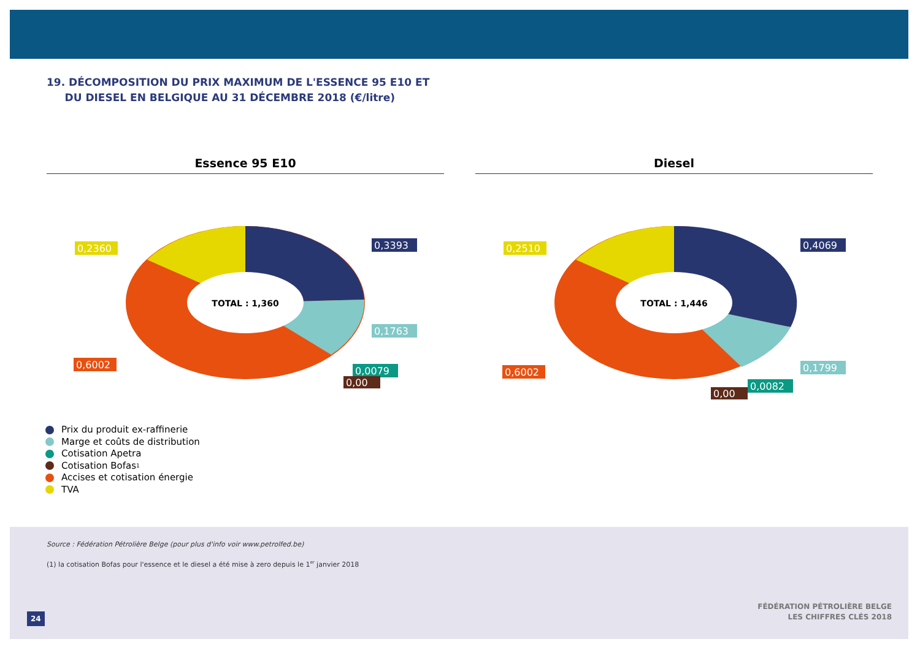19. DÉCOMPOSITION DU PRIX MAXIMUM DE L'ESSENCE 95 E10 ET
DU DIESEL EN BELGIQUE AU 31 DÉCEMBRE 2018 (€/litre)
Essence 95 E10
TOTAL : 1,360
0,2360
0,3393
0,1763
0,6002
0,0079
0,00
Diesel
TOTAL : 1,446
0,2510
0,4069
0,1799
0,6002
0,0082
0,00
Prix du produit ex-raffinerie
Marge et coûts de distribution
Cotisation Apetra
Cotisation Bofas<sup>1</sup>
Accises et cotisation énergie
TVA
Source : Fédération Pétrolière Belge (pour plus d'info voir www.petrolfed.be)
(1) la cotisation Bofas pour l'essence et le diesel a été mise à zero depuis le 1<sup>er</sup> janvier 2018
24
FÉDÉRATION PÉTROLIÈRE BELGE
LES CHIFFRES CLÉS 2018